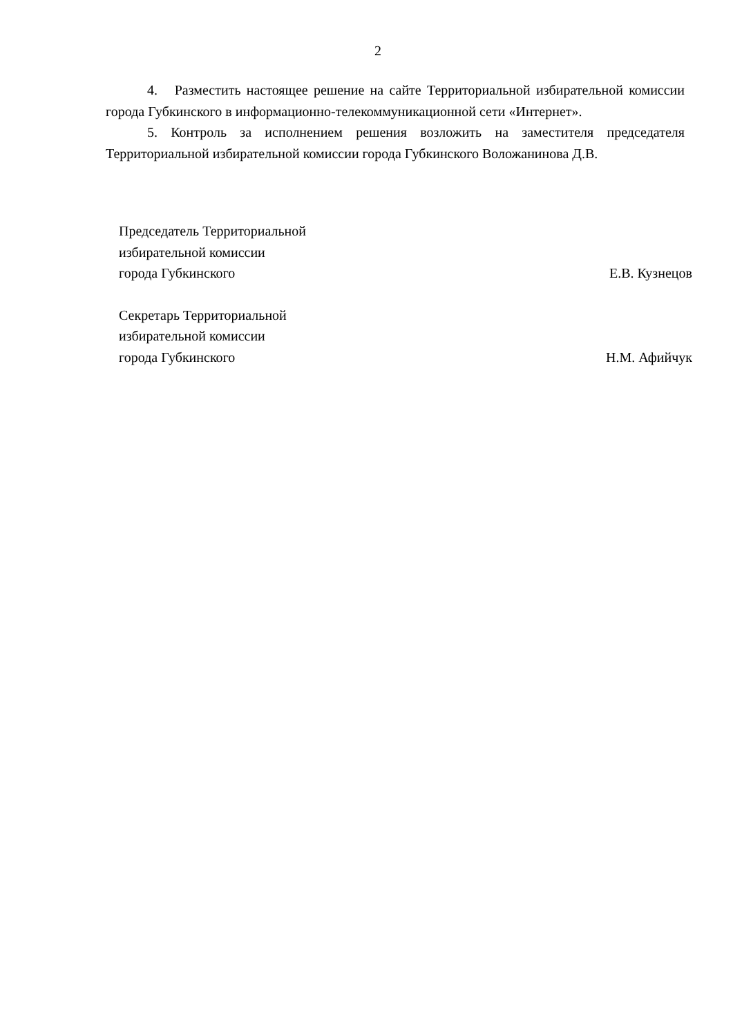2
4. Разместить настоящее решение на сайте Территориальной избирательной комиссии города Губкинского в информационно-телекоммуникационной сети «Интернет».
5. Контроль за исполнением решения возложить на заместителя председателя Территориальной избирательной комиссии города Губкинского Воложанинова Д.В.
Председатель Территориальной
избирательной комиссии
города Губкинского
Е.В. Кузнецов
Секретарь Территориальной
избирательной комиссии
города Губкинского
Н.М. Афийчук